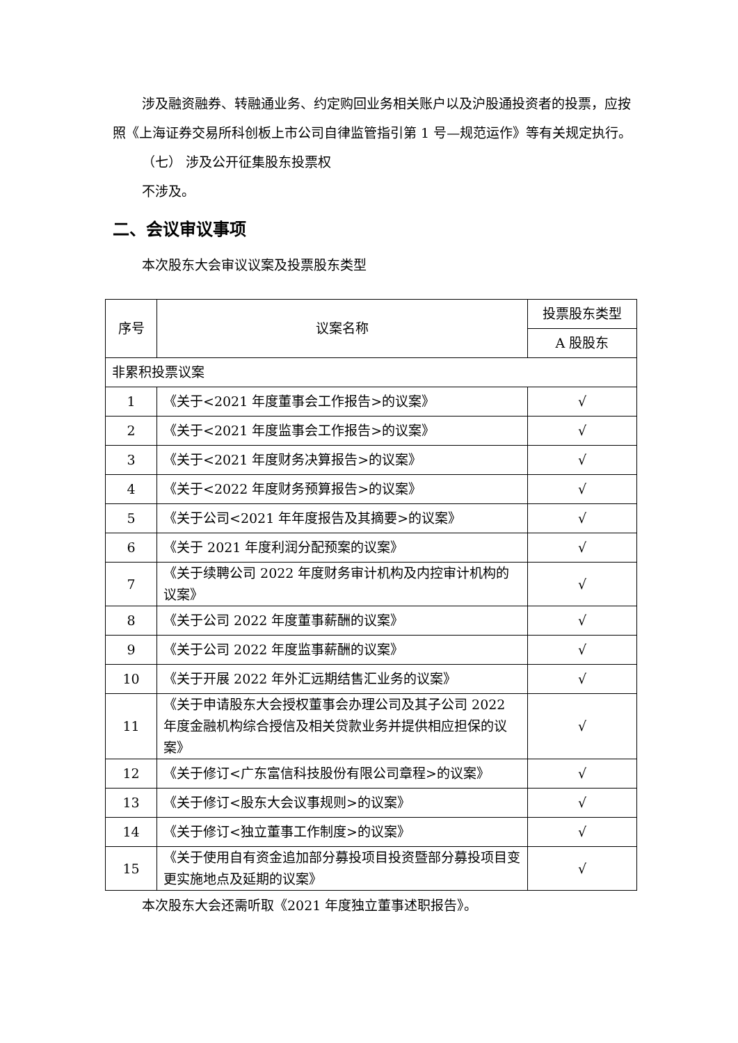涉及融资融券、转融通业务、约定购回业务相关账户以及沪股通投资者的投票，应按照《上海证券交易所科创板上市公司自律监管指引第 1 号—规范运作》等有关规定执行。
（七） 涉及公开征集股东投票权
不涉及。
二、会议审议事项
本次股东大会审议议案及投票股东类型
| 序号 | 议案名称 | 投票股东类型 |
| --- | --- | --- |
| | | A 股股东 |
| 非累积投票议案 | | |
| 1 | 《关于<2021 年度董事会工作报告>的议案》 | √ |
| 2 | 《关于<2021 年度监事会工作报告>的议案》 | √ |
| 3 | 《关于<2021 年度财务决算报告>的议案》 | √ |
| 4 | 《关于<2022 年度财务预算报告>的议案》 | √ |
| 5 | 《关于公司<2021 年年度报告及其摘要>的议案》 | √ |
| 6 | 《关于 2021 年度利润分配预案的议案》 | √ |
| 7 | 《关于续聘公司 2022 年度财务审计机构及内控审计机构的议案》 | √ |
| 8 | 《关于公司 2022 年度董事薪酬的议案》 | √ |
| 9 | 《关于公司 2022 年度监事薪酬的议案》 | √ |
| 10 | 《关于开展 2022 年外汇远期结售汇业务的议案》 | √ |
| 11 | 《关于申请股东大会授权董事会办理公司及其子公司 2022 年度金融机构综合授信及相关贷款业务并提供相应担保的议案》 | √ |
| 12 | 《关于修订<广东富信科技股份有限公司章程>的议案》 | √ |
| 13 | 《关于修订<股东大会议事规则>的议案》 | √ |
| 14 | 《关于修订<独立董事工作制度>的议案》 | √ |
| 15 | 《关于使用自有资金追加部分募投项目投资暨部分募投项目变更实施地点及延期的议案》 | √ |
本次股东大会还需听取《2021 年度独立董事述职报告》。